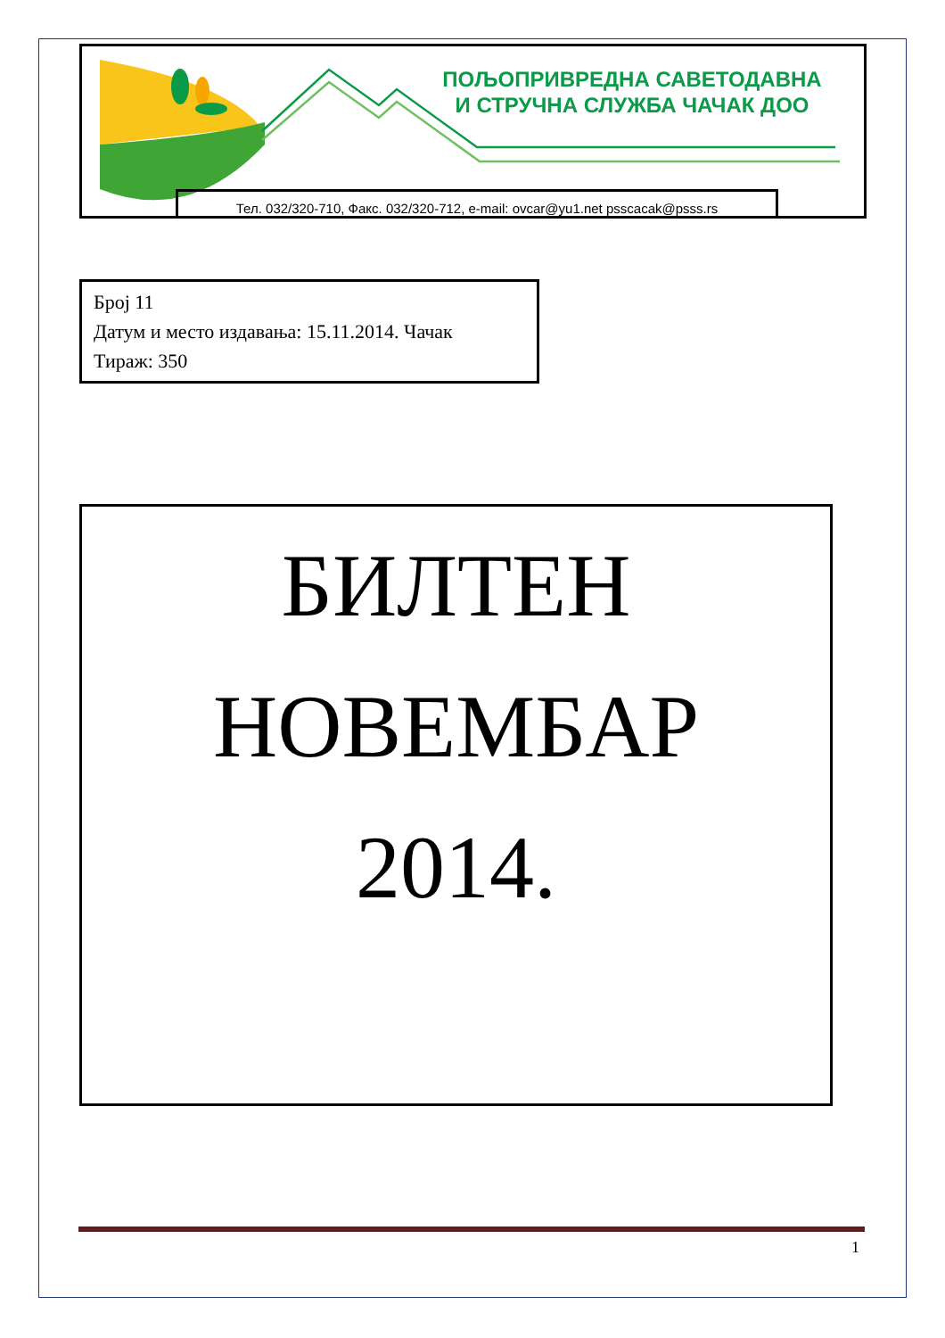ПОЉОПРИВРЕДНА САВЕТОДАВНА
И СТРУЧНА СЛУЖБА ЧАЧАК ДОО
Тел. 032/320-710, Факс. 032/320-712, e-mail: ovcar@yu1.net psscacak@psss.rs
Број 11
Датум и место издавања: 15.11.2014. Чачак
Тираж: 350
БИЛТЕН
НОВЕМБАР
2014.
1